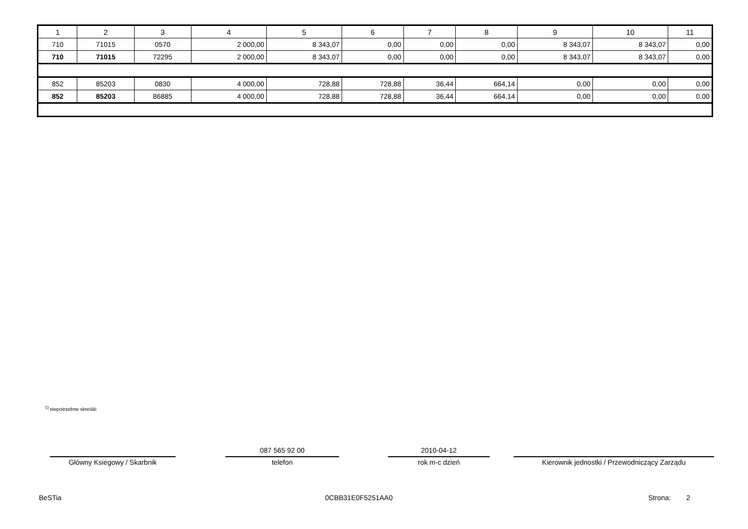| 1 | 2 | 3 | 4 | 5 | 6 | 7 | 8 | 9 | 10 | 11 |
| --- | --- | --- | --- | --- | --- | --- | --- | --- | --- | --- |
| 710 | 71015 | 0570 | 2 000,00 | 8 343,07 | 0,00 | 0,00 | 0,00 | 8 343,07 | 8 343,07 | 0,00 |
| 710 | 71015 | 72295 | 2 000,00 | 8 343,07 | 0,00 | 0,00 | 0,00 | 8 343,07 | 8 343,07 | 0,00 |
| 852 | 85203 | 0830 | 4 000,00 | 728,88 | 728,88 | 36,44 | 664,14 | 0,00 | 0,00 | 0,00 |
| 852 | 85203 | 86885 | 4 000,00 | 728,88 | 728,88 | 36,44 | 664,14 | 0,00 | 0,00 | 0,00 |
<sup>1)</sup> niepotrzebne skreślić
Główny Ksiegowy / Skarbnik
087 565 92 00
telefon
2010-04-12
rok m-c dzień
Kierownik jednostki / Przewodniczący Zarządu
BeSTia 0CBB31E0F5251AA0 Strona: 2